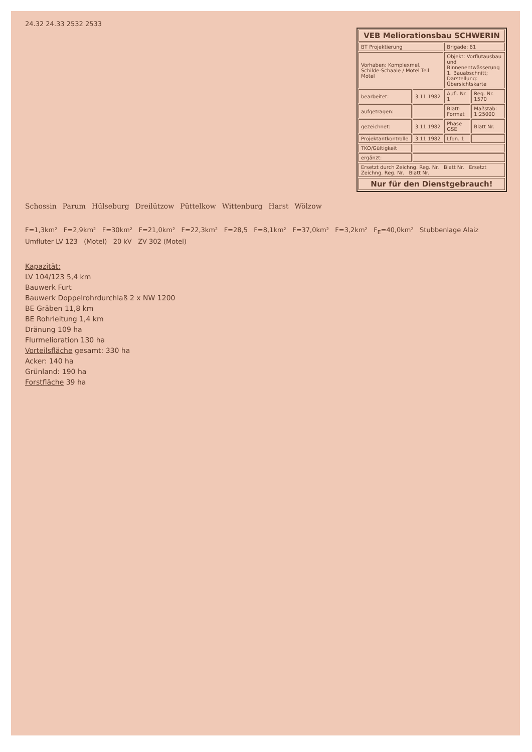24.32 24.33 2532 2533
| VEB Meliorationsbau SCHWERIN | | | |
| BT Projektierung | | Brigade: 61 | |
| Vorhaben: Komplexmel. Schilde-Schaale / Motel Teil Motel | | Objekt: Vorflutausbau und Binnenentwässerung 1. Bauabschnitt; Darstellung: Übersichtskarte | |
| bearbeitet: | 3.11.1982 | Aufl. Nr. 1 | Reg. Nr. 1570 |
| aufgetragen: | | Blatt-Format | Maßstab: 1:25000 |
| gezeichnet: | 3.11.1982 | Phase GSE | Blatt Nr. |
| Projektantkontrolle | 3.11.1982 | Lfdn. 1 | |
| TKO/Gültigkeit | | | |
| ergänzt: | | | |
| Ersetzt durch Zeichng. Reg. Nr. Blatt Nr. Ersetzt Zeichng. Reg. Nr. Blatt Nr. | | | |
| Nur für den Dienstgebrauch! | | | |
Schossin Parum Hülseburg Dreilützow Püttelkow Wittenburg Harst Wölzow
F=1,3km² F=2,9km² F=30km² F=21,0km² F=22,3km² F=28,5 F=8,1km² F=37,0km² F=3,2km² F<sub>E</sub>=40,0km² Stubbenlage Alaiz Umfluter LV 123 (Motel) 20 kV ZV 302 (Motel)
Kapazität:
LV 104/123 5,4 km
Bauwerk Furt
Bauwerk Doppelrohrdurchlaß 2 x NW 1200
BE Gräben 11,8 km
BE Rohrleitung 1,4 km
Dränung 109 ha
Flurmelioration 130 ha
Vorteilsfläche gesamt: 330 ha
Acker: 140 ha
Grünland: 190 ha
Forstfläche 39 ha